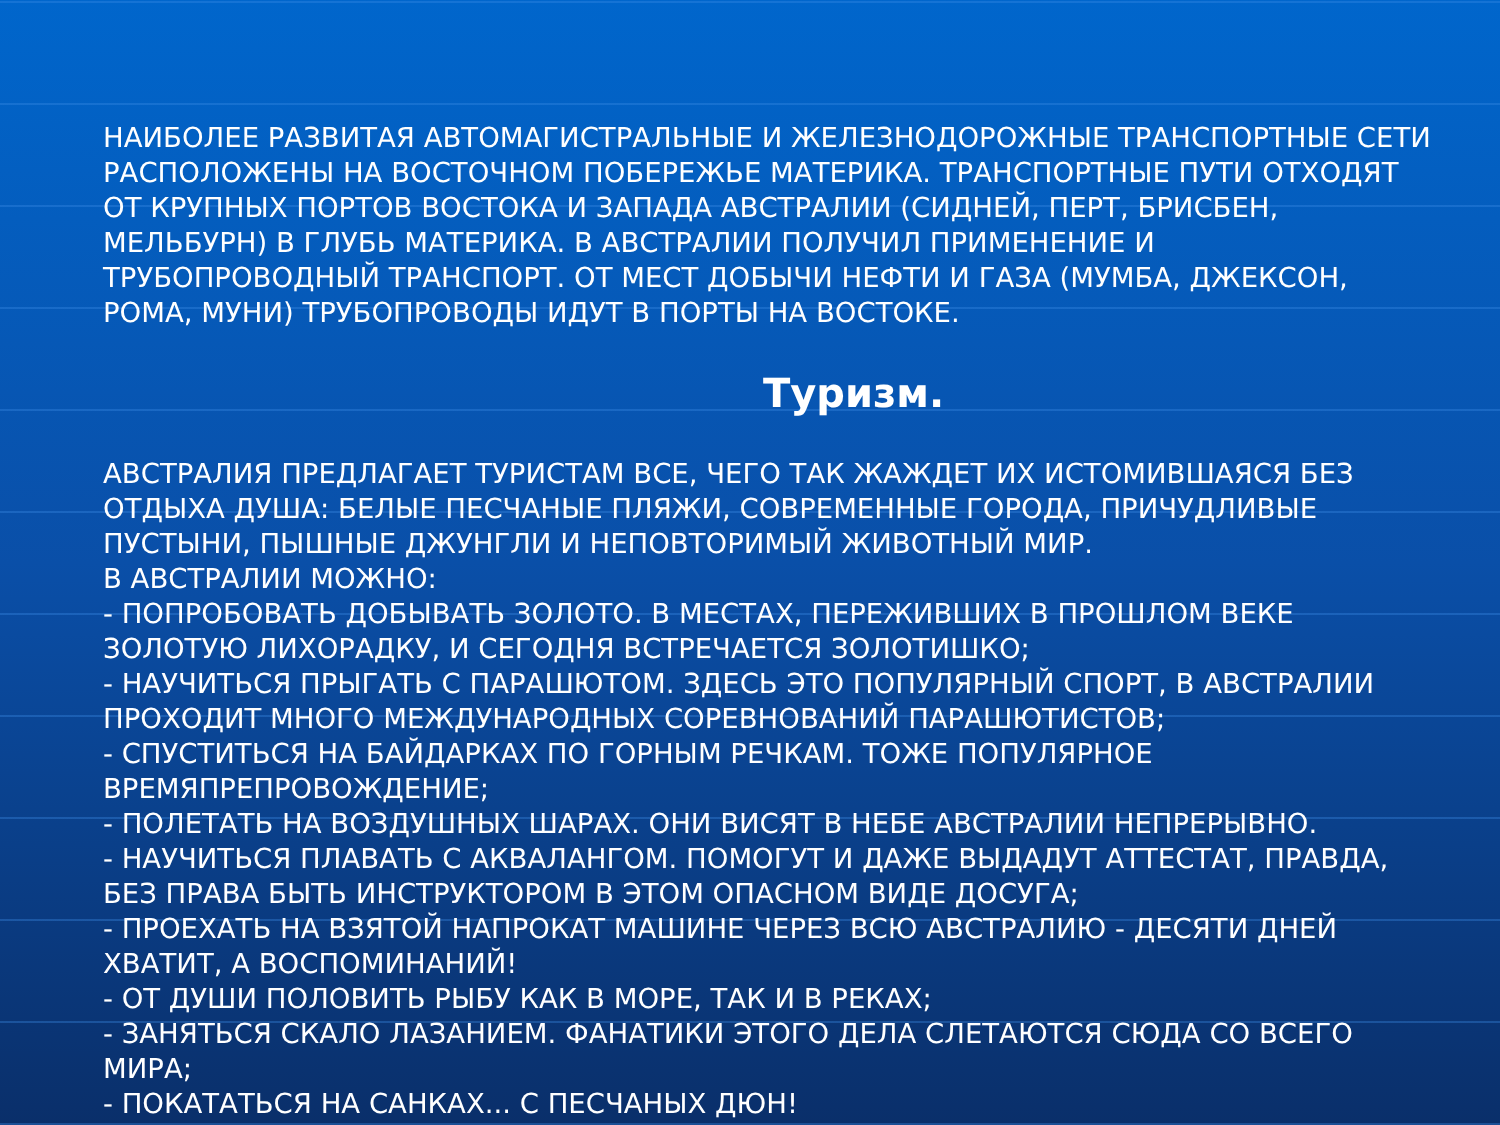НАИБОЛЕЕ РАЗВИТАЯ АВТОМАГИСТРАЛЬНЫЕ И ЖЕЛЕЗНОДОРОЖНЫЕ ТРАНСПОРТНЫЕ СЕТИ РАСПОЛОЖЕНЫ НА ВОСТОЧНОМ ПОБЕРЕЖЬЕ МАТЕРИКА. ТРАНСПОРТНЫЕ ПУТИ ОТХОДЯТ ОТ КРУПНЫХ ПОРТОВ ВОСТОКА И ЗАПАДА АВСТРАЛИИ (СИДНЕЙ, ПЕРТ, БРИСБЕН, МЕЛЬБУРН) В ГЛУБЬ МАТЕРИКА. В АВСТРАЛИИ ПОЛУЧИЛ ПРИМЕНЕНИЕ И ТРУБОПРОВОДНЫЙ ТРАНСПОРТ. ОТ МЕСТ ДОБЫЧИ НЕФТИ И ГАЗА (МУМБА, ДЖЕКСОН, РОМА, МУНИ) ТРУБОПРОВОДЫ ИДУТ В ПОРТЫ НА ВОСТОКЕ.
Туризм.
АВСТРАЛИЯ ПРЕДЛАГАЕТ ТУРИСТАМ ВСЕ, ЧЕГО ТАК ЖАЖДЕТ ИХ ИСТОМИВШАЯСЯ БЕЗ ОТДЫХА ДУША: БЕЛЫЕ ПЕСЧАНЫЕ ПЛЯЖИ, СОВРЕМЕННЫЕ ГОРОДА, ПРИЧУДЛИВЫЕ ПУСТЫНИ, ПЫШНЫЕ ДЖУНГЛИ И НЕПОВТОРИМЫЙ ЖИВОТНЫЙ МИР.
В АВСТРАЛИИ МОЖНО:
- ПОПРОБОВАТЬ ДОБЫВАТЬ ЗОЛОТО. В МЕСТАХ, ПЕРЕЖИВШИХ В ПРОШЛОМ ВЕКЕ ЗОЛОТУЮ ЛИХОРАДКУ, И СЕГОДНЯ ВСТРЕЧАЕТСЯ ЗОЛОТИШКО;
- НАУЧИТЬСЯ ПРЫГАТЬ С ПАРАШЮТОМ. ЗДЕСЬ ЭТО ПОПУЛЯРНЫЙ СПОРТ, В АВСТРАЛИИ ПРОХОДИТ МНОГО МЕЖДУНАРОДНЫХ СОРЕВНОВАНИЙ ПАРАШЮТИСТОВ;
- СПУСТИТЬСЯ НА БАЙДАРКАХ ПО ГОРНЫМ РЕЧКАМ. ТОЖЕ ПОПУЛЯРНОЕ ВРЕМЯПРЕПРОВОЖДЕНИЕ;
- ПОЛЕТАТЬ НА ВОЗДУШНЫХ ШАРАХ. ОНИ ВИСЯТ В НЕБЕ АВСТРАЛИИ НЕПРЕРЫВНО.
- НАУЧИТЬСЯ ПЛАВАТЬ С АКВАЛАНГОМ. ПОМОГУТ И ДАЖЕ ВЫДАДУТ АТТЕСТАТ, ПРАВДА, БЕЗ ПРАВА БЫТЬ ИНСТРУКТОРОМ В ЭТОМ ОПАСНОМ ВИДЕ ДОСУГА;
- ПРОЕХАТЬ НА ВЗЯТОЙ НАПРОКАТ МАШИНЕ ЧЕРЕЗ ВСЮ АВСТРАЛИЮ - ДЕСЯТИ ДНЕЙ ХВАТИТ, А ВОСПОМИНАНИЙ!
- ОТ ДУШИ ПОЛОВИТЬ РЫБУ КАК В МОРЕ, ТАК И В РЕКАХ;
- ЗАНЯТЬСЯ СКАЛО ЛАЗАНИЕМ. ФАНАТИКИ ЭТОГО ДЕЛА СЛЕТАЮТСЯ СЮДА СО ВСЕГО МИРА;
- ПОКАТАТЬСЯ НА САНКАХ... С ПЕСЧАНЫХ ДЮН!